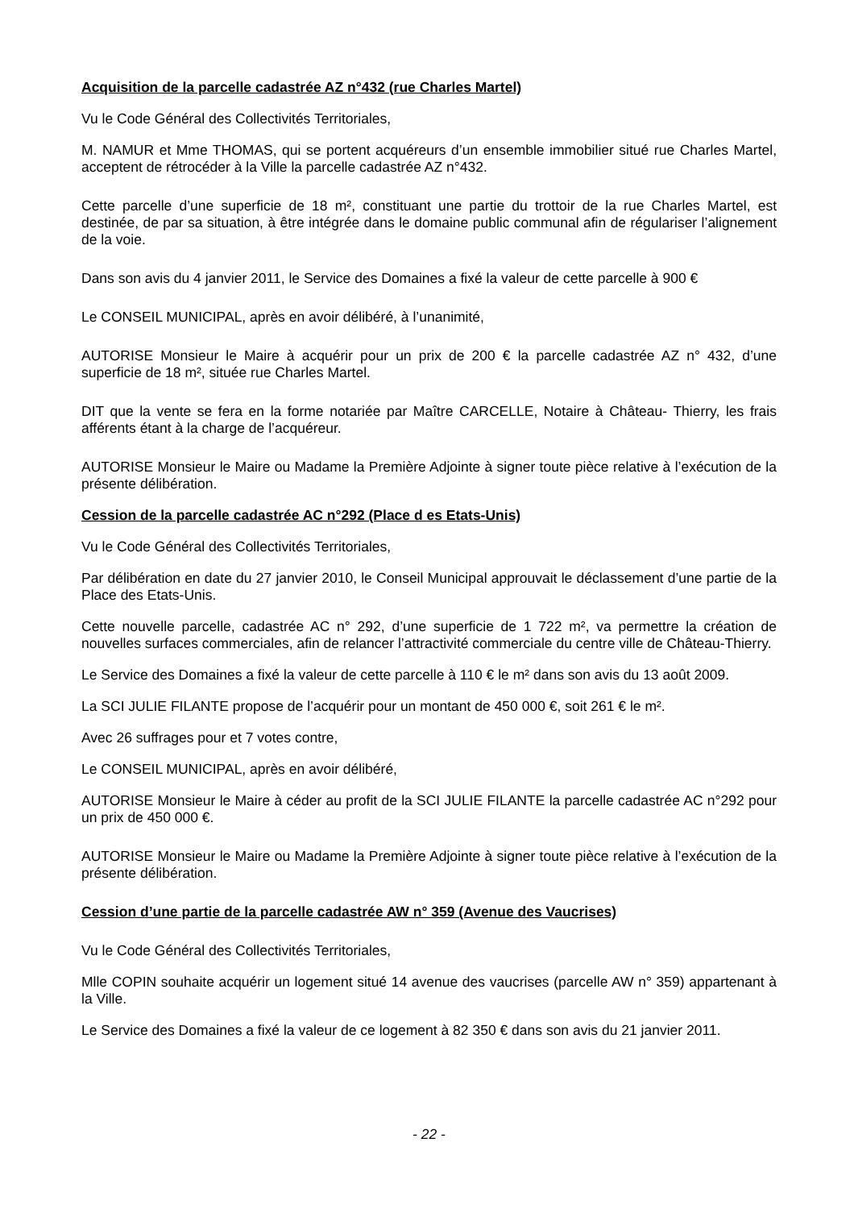Acquisition de la parcelle cadastrée AZ n°432 (rue Charles Martel)
Vu le Code Général des Collectivités Territoriales,
M. NAMUR et Mme THOMAS, qui se portent acquéreurs d’un ensemble immobilier situé rue Charles Martel, acceptent de rétrocéder à la Ville la parcelle cadastrée AZ n°432.
Cette parcelle d’une superficie de 18 m², constituant une partie du trottoir de la rue Charles Martel, est destinée, de par sa situation, à être intégrée dans le domaine public communal afin de régulariser l’alignement de la voie.
Dans son avis du 4 janvier 2011, le Service des Domaines a fixé la valeur de cette parcelle à 900 €
Le CONSEIL MUNICIPAL, après en avoir délibéré, à l’unanimité,
AUTORISE Monsieur le Maire à acquérir pour un prix de 200 € la parcelle cadastrée AZ n° 432, d’une superficie de 18 m², située rue Charles Martel.
DIT que la vente se fera en la forme notariée par Maître CARCELLE, Notaire à Château- Thierry, les frais afférents étant à la charge de l’acquéreur.
AUTORISE Monsieur le Maire ou Madame la Première Adjointe à signer toute pièce relative à l’exécution de la présente délibération.
Cession de la parcelle cadastrée AC n°292 (Place d es Etats-Unis)
Vu le Code Général des Collectivités Territoriales,
Par délibération en date du 27 janvier 2010, le Conseil Municipal approuvait le déclassement d’une partie de la Place des Etats-Unis.
Cette nouvelle parcelle, cadastrée AC n° 292, d’une superficie de 1 722 m², va permettre la création de nouvelles surfaces commerciales, afin de relancer l’attractivité commerciale du centre ville de Château-Thierry.
Le Service des Domaines a fixé la valeur de cette parcelle à 110 € le m² dans son avis du 13 août 2009.
La SCI JULIE FILANTE propose de l’acquérir pour un montant de 450 000 €, soit 261 € le m².
Avec 26 suffrages pour et 7 votes contre,
Le CONSEIL MUNICIPAL, après en avoir délibéré,
AUTORISE Monsieur le Maire à céder au profit de la SCI JULIE FILANTE la parcelle cadastrée AC n°292 pour un prix de 450 000 €.
AUTORISE Monsieur le Maire ou Madame la Première Adjointe à signer toute pièce relative à l’exécution de la présente délibération.
Cession d’une partie de la parcelle cadastrée AW n° 359 (Avenue des Vaucrises)
Vu le Code Général des Collectivités Territoriales,
Mlle COPIN souhaite acquérir un logement situé 14 avenue des vaucrises (parcelle AW n° 359) appartenant à la Ville.
Le Service des Domaines a fixé la valeur de ce logement à 82 350 € dans son avis du 21 janvier 2011.
- 22 -